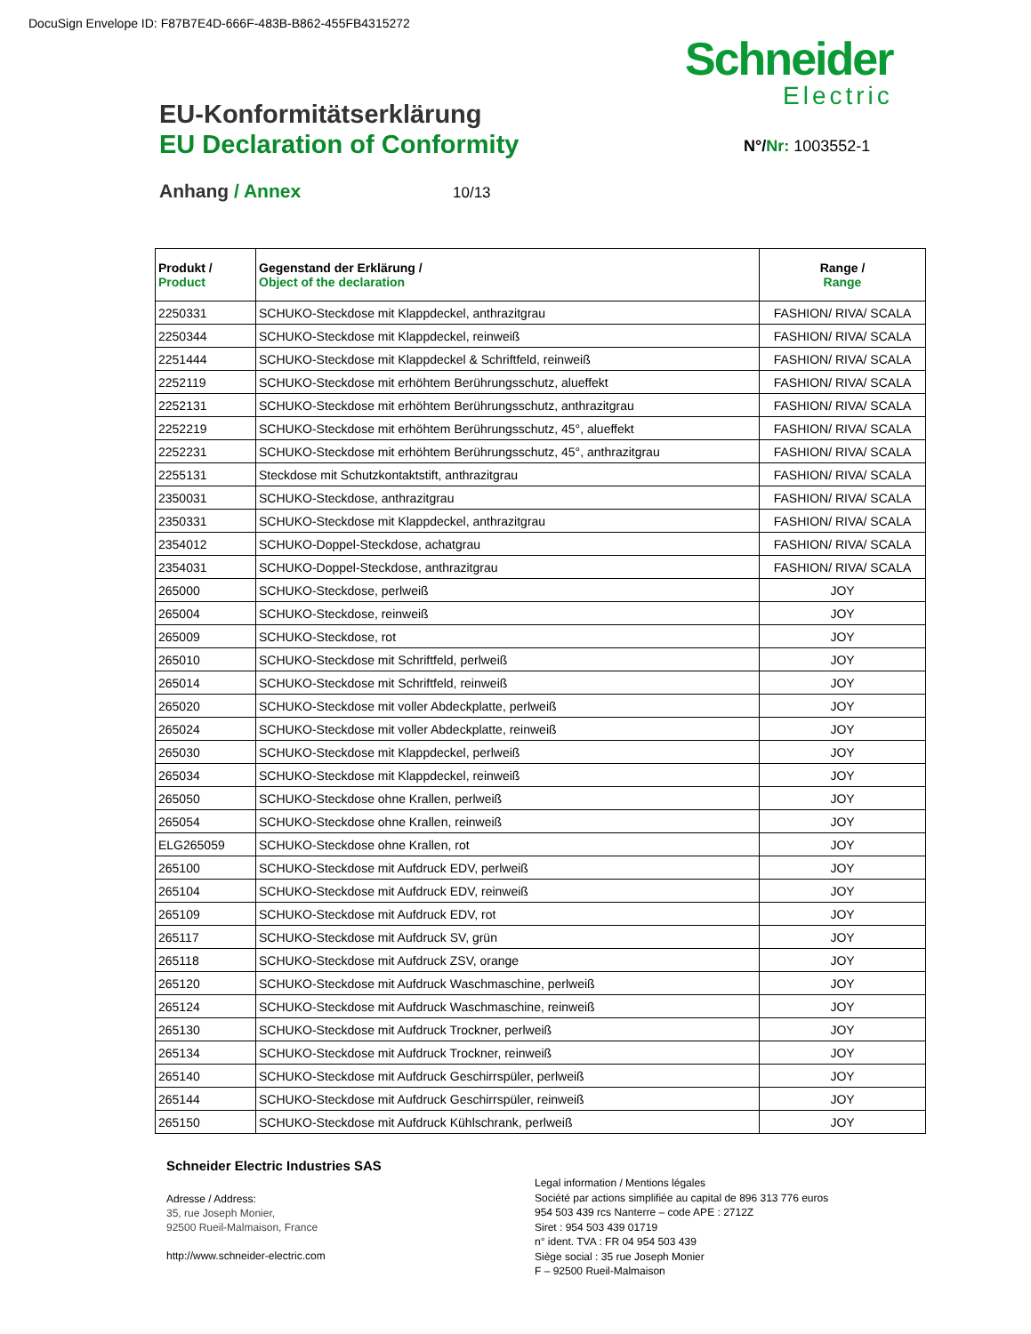DocuSign Envelope ID: F87B7E4D-666F-483B-B862-455FB4315272
Schneider
Electric
EU-Konformitätserklärung
EU Declaration of Conformity N°/Nr: 1003552-1
Anhang / Annex 10/13
| Produkt / Product | Gegenstand der Erklärung / Object of the declaration | Range / Range |
| --- | --- | --- |
| 2250331 | SCHUKO-Steckdose mit Klappdeckel, anthrazitgrau | FASHION/ RIVA/ SCALA |
| 2250344 | SCHUKO-Steckdose mit Klappdeckel, reinweiß | FASHION/ RIVA/ SCALA |
| 2251444 | SCHUKO-Steckdose mit Klappdeckel & Schriftfeld, reinweiß | FASHION/ RIVA/ SCALA |
| 2252119 | SCHUKO-Steckdose mit erhöhtem Berührungsschutz, alueffekt | FASHION/ RIVA/ SCALA |
| 2252131 | SCHUKO-Steckdose mit erhöhtem Berührungsschutz, anthrazitgrau | FASHION/ RIVA/ SCALA |
| 2252219 | SCHUKO-Steckdose mit erhöhtem Berührungsschutz, 45°, alueffekt | FASHION/ RIVA/ SCALA |
| 2252231 | SCHUKO-Steckdose mit erhöhtem Berührungsschutz, 45°, anthrazitgrau | FASHION/ RIVA/ SCALA |
| 2255131 | Steckdose mit Schutzkontaktstift, anthrazitgrau | FASHION/ RIVA/ SCALA |
| 2350031 | SCHUKO-Steckdose, anthrazitgrau | FASHION/ RIVA/ SCALA |
| 2350331 | SCHUKO-Steckdose mit Klappdeckel, anthrazitgrau | FASHION/ RIVA/ SCALA |
| 2354012 | SCHUKO-Doppel-Steckdose, achatgrau | FASHION/ RIVA/ SCALA |
| 2354031 | SCHUKO-Doppel-Steckdose, anthrazitgrau | FASHION/ RIVA/ SCALA |
| 265000 | SCHUKO-Steckdose, perlweiß | JOY |
| 265004 | SCHUKO-Steckdose, reinweiß | JOY |
| 265009 | SCHUKO-Steckdose, rot | JOY |
| 265010 | SCHUKO-Steckdose mit Schriftfeld, perlweiß | JOY |
| 265014 | SCHUKO-Steckdose mit Schriftfeld, reinweiß | JOY |
| 265020 | SCHUKO-Steckdose mit voller Abdeckplatte, perlweiß | JOY |
| 265024 | SCHUKO-Steckdose mit voller Abdeckplatte, reinweiß | JOY |
| 265030 | SCHUKO-Steckdose mit Klappdeckel, perlweiß | JOY |
| 265034 | SCHUKO-Steckdose mit Klappdeckel, reinweiß | JOY |
| 265050 | SCHUKO-Steckdose ohne Krallen, perlweiß | JOY |
| 265054 | SCHUKO-Steckdose ohne Krallen, reinweiß | JOY |
| ELG265059 | SCHUKO-Steckdose ohne Krallen, rot | JOY |
| 265100 | SCHUKO-Steckdose mit Aufdruck EDV, perlweiß | JOY |
| 265104 | SCHUKO-Steckdose mit Aufdruck EDV, reinweiß | JOY |
| 265109 | SCHUKO-Steckdose mit Aufdruck EDV, rot | JOY |
| 265117 | SCHUKO-Steckdose mit Aufdruck SV, grün | JOY |
| 265118 | SCHUKO-Steckdose mit Aufdruck ZSV, orange | JOY |
| 265120 | SCHUKO-Steckdose mit Aufdruck Waschmaschine, perlweiß | JOY |
| 265124 | SCHUKO-Steckdose mit Aufdruck Waschmaschine, reinweiß | JOY |
| 265130 | SCHUKO-Steckdose mit Aufdruck Trockner, perlweiß | JOY |
| 265134 | SCHUKO-Steckdose mit Aufdruck Trockner, reinweiß | JOY |
| 265140 | SCHUKO-Steckdose mit Aufdruck Geschirrspüler, perlweiß | JOY |
| 265144 | SCHUKO-Steckdose mit Aufdruck Geschirrspüler, reinweiß | JOY |
| 265150 | SCHUKO-Steckdose mit Aufdruck Kühlschrank, perlweiß | JOY |
Schneider Electric Industries SAS
Adresse / Address:
35, rue Joseph Monier,
92500 Rueil-Malmaison, France
http://www.schneider-electric.com
Legal information / Mentions légales
Société par actions simplifiée au capital de 896 313 776 euros
954 503 439 rcs Nanterre – code APE : 2712Z
Siret : 954 503 439 01719
n° ident. TVA : FR 04 954 503 439
Siège social : 35 rue Joseph Monier
F – 92500 Rueil-Malmaison